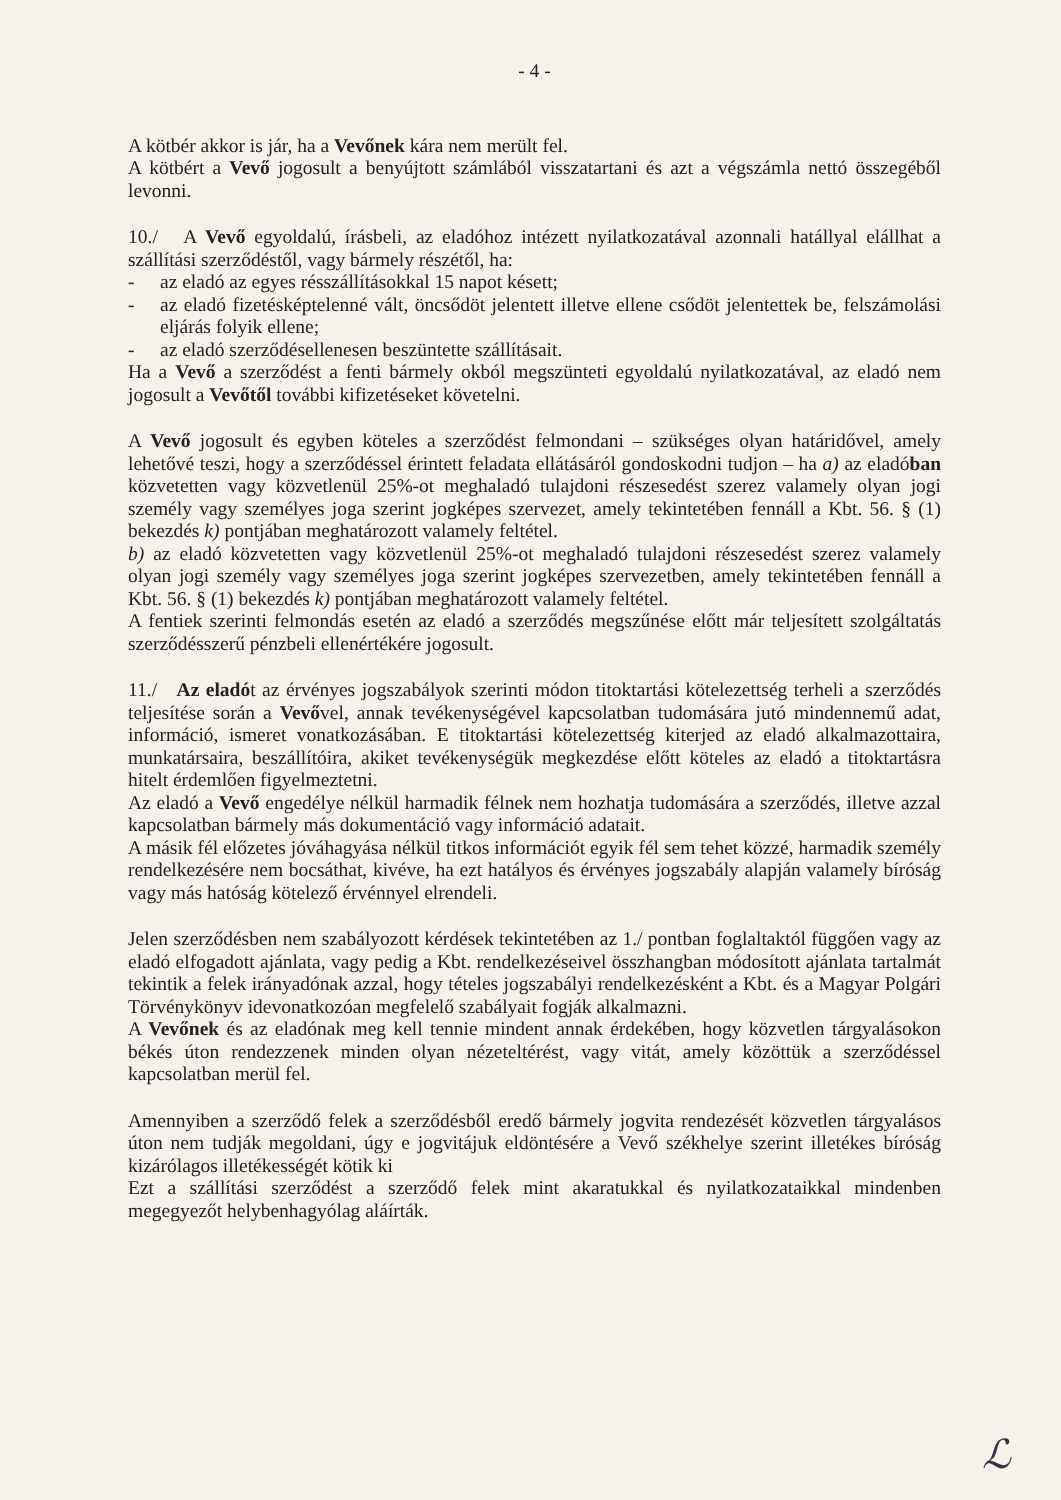- 4 -
A kötbér akkor is jár, ha a Vevőnek kára nem merült fel.
A kötbért a Vevő jogosult a benyújtott számlából visszatartani és azt a végszámla nettó összegéből levonni.
10./ A Vevő egyoldalú, írásbeli, az eladóhoz intézett nyilatkozatával azonnali hatállyal elállhat a szállítási szerződéstől, vagy bármely részétől, ha:
- az eladó az egyes résszállításokkal 15 napot késett;
- az eladó fizetésképtelenné vált, öncsődöt jelentett illetve ellene csődöt jelentettek be, felszámolási eljárás folyik ellene;
- az eladó szerződésellenesen beszüntette szállításait.
Ha a Vevő a szerződést a fenti bármely okból megszünteti egyoldalú nyilatkozatával, az eladó nem jogosult a Vevőtől további kifizetéseket követelni.
A Vevő jogosult és egyben köteles a szerződést felmondani – szükséges olyan határidővel, amely lehetővé teszi, hogy a szerződéssel érintett feladata ellátásáról gondoskodni tudjon – ha a) az eladóban közvetetten vagy közvetlenül 25%-ot meghaladó tulajdoni részesedést szerez valamely olyan jogi személy vagy személyes joga szerint jogképes szervezet, amely tekintetében fennáll a Kbt. 56. § (1) bekezdés k) pontjában meghatározott valamely feltétel.
b) az eladó közvetetten vagy közvetlenül 25%-ot meghaladó tulajdoni részesedést szerez valamely olyan jogi személy vagy személyes joga szerint jogképes szervezetben, amely tekintetében fennáll a Kbt. 56. § (1) bekezdés k) pontjában meghatározott valamely feltétel.
A fentiek szerinti felmondás esetén az eladó a szerződés megszűnése előtt már teljesített szolgáltatás szerződésszerű pénzbeli ellenértékére jogosult.
11./ Az eladót az érvényes jogszabályok szerinti módon titoktartási kötelezettség terheli a szerződés teljesítése során a Vevővel, annak tevékenységével kapcsolatban tudomására jutó mindennemű adat, információ, ismeret vonatkozásában. E titoktartási kötelezettség kiterjed az eladó alkalmazottaira, munkatársaira, beszállítóira, akiket tevékenységük megkezdése előtt köteles az eladó a titoktartásra hitelt érdemlően figyelmeztetni.
Az eladó a Vevő engedélye nélkül harmadik félnek nem hozhatja tudomására a szerződés, illetve azzal kapcsolatban bármely más dokumentáció vagy információ adatait.
A másik fél előzetes jóváhagyása nélkül titkos információt egyik fél sem tehet közzé, harmadik személy rendelkezésére nem bocsáthat, kivéve, ha ezt hatályos és érvényes jogszabály alapján valamely bíróság vagy más hatóság kötelező érvénnyel elrendeli.
Jelen szerződésben nem szabályozott kérdések tekintetében az 1./ pontban foglaltaktól függően vagy az eladó elfogadott ajánlata, vagy pedig a Kbt. rendelkezéseivel összhangban módosított ajánlata tartalmát tekintik a felek irányadónak azzal, hogy tételes jogszabályi rendelkezésként a Kbt. és a Magyar Polgári Törvénykönyv idevonatkozóan megfelelő szabályait fogják alkalmazni.
A Vevőnek és az eladónak meg kell tennie mindent annak érdekében, hogy közvetlen tárgyalásokon békés úton rendezzenek minden olyan nézeteltérést, vagy vitát, amely közöttük a szerződéssel kapcsolatban merül fel.
Amennyiben a szerződő felek a szerződésből eredő bármely jogvita rendezését közvetlen tárgyalásos úton nem tudják megoldani, úgy e jogvitájuk eldöntésére a Vevő székhelye szerint illetékes bíróság kizárólagos illetékességét kötik ki
Ezt a szállítási szerződést a szerződő felek mint akaratukkal és nyilatkozataikkal mindenben megegyezőt helybenhagyólag aláírták.
ℒ